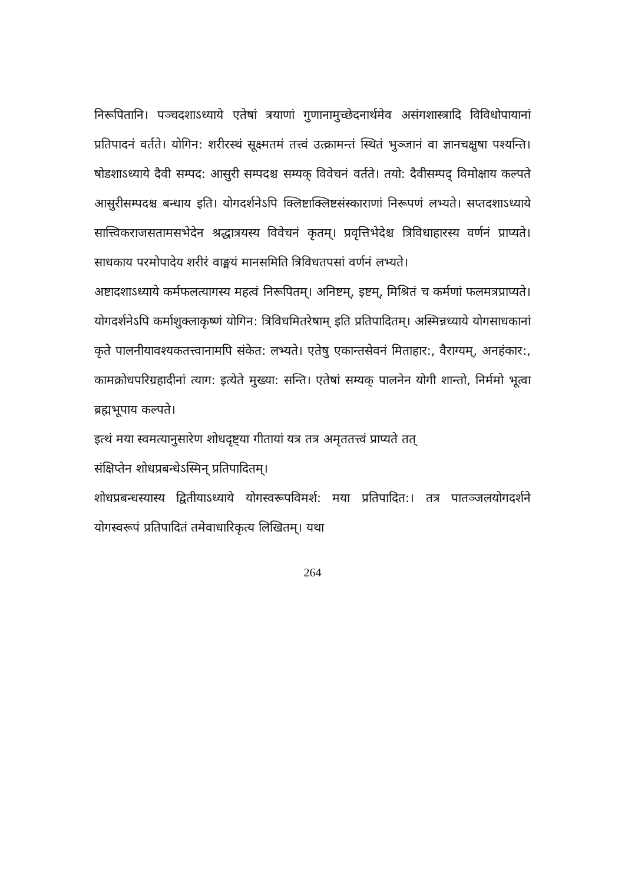निरूपितानि। पञ्चदशाऽध्याये एतेषां त्रयाणां गुणानामुच्छेदनार्थमेव असंगशास्त्रादि विविधोपायानां प्रतिपादनं वर्तते। योगिन: शरीरस्थं सूक्ष्मतमं तत्त्वं उत्क्रामन्तं स्थितं भुञ्जानं वा ज्ञानचक्षुषा पश्यन्ति। षोडशाऽध्याये दैवी सम्पद: आसुरी सम्पदश्च सम्यक् विवेचनं वर्तते। तयो: दैवीसम्पद् विमोक्षाय कल्पते आसुरीसम्पदश्च बन्धाय इति। योगदर्शनेऽपि क्लिष्टाक्लिष्टसंस्काराणां निरूपणं लभ्यते। सप्तदशाऽध्याये सात्त्विकराजसतामसभेदेन श्रद्धात्रयस्य विवेचनं कृतम्। प्रवृत्तिभेदेश्च त्रिविधाहारस्य वर्णनं प्राप्यते। साधकाय परमोपादेय शरीरं वाङ्मयं मानसमिति त्रिविधतपसां वर्णनं लभ्यते।
अष्टादशाऽध्याये कर्मफलत्यागस्य महत्वं निरूपितम्। अनिष्टम्, इष्टम्, मिश्रितं च कर्मणां फलमत्रप्राप्यते। योगदर्शनेऽपि कर्माशुक्लाकृष्णं योगिन: त्रिविधमितरेषाम् इति प्रतिपादितम्। अस्मिन्नध्याये योगसाधकानां कृते पालनीयावश्यकतत्त्वानामपि संकेत: लभ्यते। एतेषु एकान्तसेवनं मिताहार:, वैराग्यम्, अनहंकार:, कामक्रोधपरिग्रहादीनां त्याग: इत्येते मुख्या: सन्ति। एतेषां सम्यक् पालनेन योगी शान्तो, निर्ममो भूत्वा ब्रह्मभूपाय कल्पते।
इत्थं मया स्वमत्यानुसारेण शोधदृष्ट्या गीतायां यत्र तत्र अमृततत्त्वं प्राप्यते तत्
संक्षिप्तेन शोधप्रबन्धेऽस्मिन् प्रतिपादितम्।
शोधप्रबन्धस्यास्य द्वितीयाऽध्याये योगस्वरूपविमर्श: मया प्रतिपादित:। तत्र पातञ्जलयोगदर्शने योगस्वरूपं प्रतिपादितं तमेवाधारिकृत्य लिखितम्। यथा
264